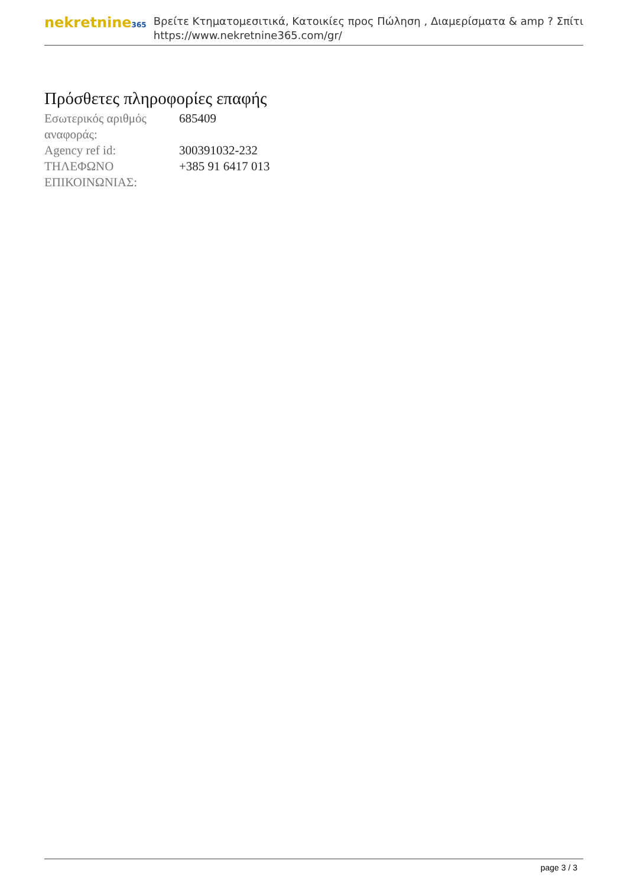nekretnine365
Βρείτε Κτηματομεσιτικά, Κατοικίες προς Πώληση , Διαμερίσματα & amp ? Σπίτι
https://www.nekretnine365.com/gr/
Πρόσθετες πληροφορίες επαφής
| Εσωτερικός αριθμός αναφοράς: | 685409 |
| Agency ref id: | 300391032-232 |
| ΤΗΛΕΦΩΝΟ ΕΠΙΚΟΙΝΩΝΙΑΣ: | +385 91 6417 013 |
page 3 / 3